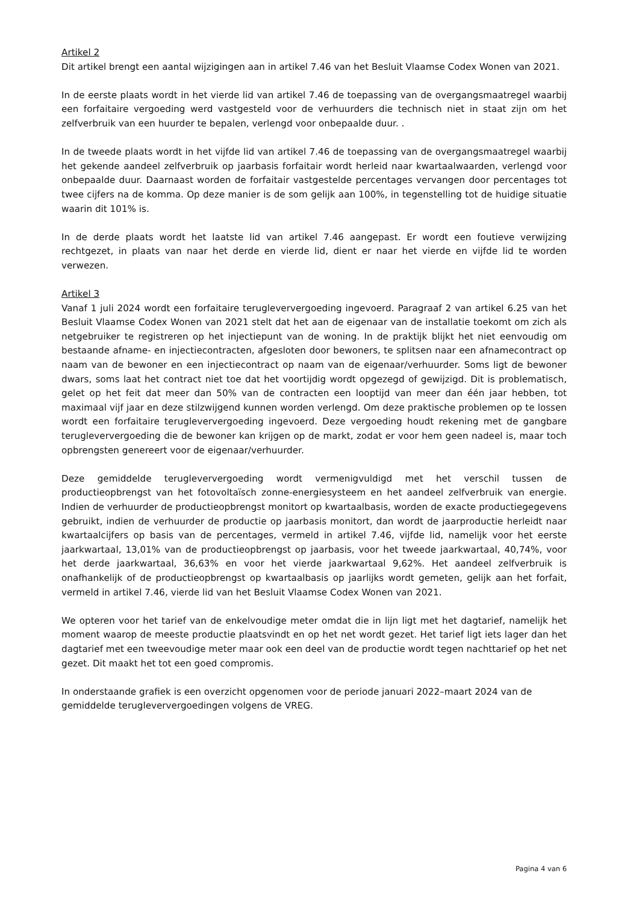Artikel 2
Dit artikel brengt een aantal wijzigingen aan in artikel 7.46 van het Besluit Vlaamse Codex Wonen van 2021.
In de eerste plaats wordt in het vierde lid van artikel 7.46 de toepassing van de overgangsmaatregel waarbij een forfaitaire vergoeding werd vastgesteld voor de verhuurders die technisch niet in staat zijn om het zelfverbruik van een huurder te bepalen, verlengd voor onbepaalde duur. .
In de tweede plaats wordt in het vijfde lid van artikel 7.46 de toepassing van de overgangsmaatregel waarbij het gekende aandeel zelfverbruik op jaarbasis forfaitair wordt herleid naar kwartaalwaarden, verlengd voor onbepaalde duur. Daarnaast worden de forfaitair vastgestelde percentages vervangen door percentages tot twee cijfers na de komma. Op deze manier is de som gelijk aan 100%, in tegenstelling tot de huidige situatie waarin dit 101% is.
In de derde plaats wordt het laatste lid van artikel 7.46 aangepast. Er wordt een foutieve verwijzing rechtgezet, in plaats van naar het derde en vierde lid, dient er naar het vierde en vijfde lid te worden verwezen.
Artikel 3
Vanaf 1 juli 2024 wordt een forfaitaire terugleververgoeding ingevoerd. Paragraaf 2 van artikel 6.25 van het Besluit Vlaamse Codex Wonen van 2021 stelt dat het aan de eigenaar van de installatie toekomt om zich als netgebruiker te registreren op het injectiepunt van de woning. In de praktijk blijkt het niet eenvoudig om bestaande afname- en injectiecontracten, afgesloten door bewoners, te splitsen naar een afnamecontract op naam van de bewoner en een injectiecontract op naam van de eigenaar/verhuurder. Soms ligt de bewoner dwars, soms laat het contract niet toe dat het voortijdig wordt opgezegd of gewijzigd. Dit is problematisch, gelet op het feit dat meer dan 50% van de contracten een looptijd van meer dan één jaar hebben, tot maximaal vijf jaar en deze stilzwijgend kunnen worden verlengd. Om deze praktische problemen op te lossen wordt een forfaitaire terugleververgoeding ingevoerd. Deze vergoeding houdt rekening met de gangbare terugleververgoeding die de bewoner kan krijgen op de markt, zodat er voor hem geen nadeel is, maar toch opbrengsten genereert voor de eigenaar/verhuurder.
Deze gemiddelde terugleververgoeding wordt vermenigvuldigd met het verschil tussen de productieopbrengst van het fotovoltaïsch zonne-energiesysteem en het aandeel zelfverbruik van energie. Indien de verhuurder de productieopbrengst monitort op kwartaalbasis, worden de exacte productiegegevens gebruikt, indien de verhuurder de productie op jaarbasis monitort, dan wordt de jaarproductie herleidt naar kwartaalcijfers op basis van de percentages, vermeld in artikel 7.46, vijfde lid, namelijk voor het eerste jaarkwartaal, 13,01% van de productieopbrengst op jaarbasis, voor het tweede jaarkwartaal, 40,74%, voor het derde jaarkwartaal, 36,63% en voor het vierde jaarkwartaal 9,62%. Het aandeel zelfverbruik is onafhankelijk of de productieopbrengst op kwartaalbasis op jaarlijks wordt gemeten, gelijk aan het forfait, vermeld in artikel 7.46, vierde lid van het Besluit Vlaamse Codex Wonen van 2021.
We opteren voor het tarief van de enkelvoudige meter omdat die in lijn ligt met het dagtarief, namelijk het moment waarop de meeste productie plaatsvindt en op het net wordt gezet. Het tarief ligt iets lager dan het dagtarief met een tweevoudige meter maar ook een deel van de productie wordt tegen nachttarief op het net gezet. Dit maakt het tot een goed compromis.
In onderstaande grafiek is een overzicht opgenomen voor de periode januari 2022–maart 2024 van de gemiddelde terugleververgoedingen volgens de VREG.
Pagina 4 van 6